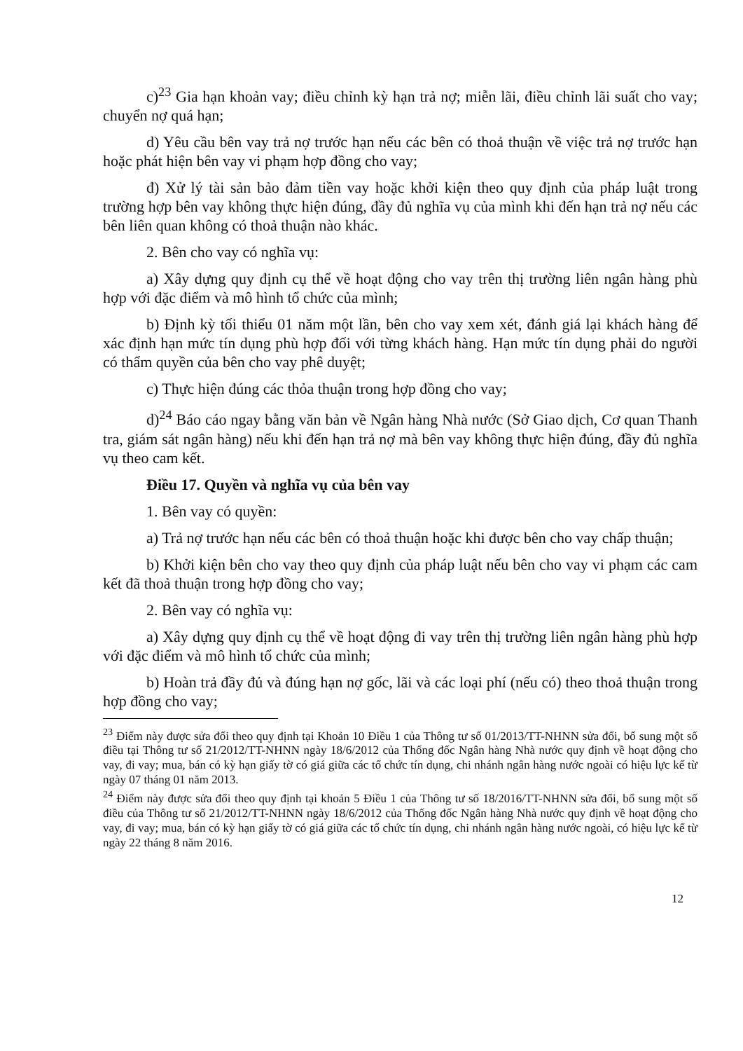c)<sup>23</sup> Gia hạn khoản vay; điều chỉnh kỳ hạn trả nợ; miễn lãi, điều chỉnh lãi suất cho vay; chuyển nợ quá hạn;
d) Yêu cầu bên vay trả nợ trước hạn nếu các bên có thoả thuận về việc trả nợ trước hạn hoặc phát hiện bên vay vi phạm hợp đồng cho vay;
đ) Xử lý tài sản bảo đảm tiền vay hoặc khởi kiện theo quy định của pháp luật trong trường hợp bên vay không thực hiện đúng, đầy đủ nghĩa vụ của mình khi đến hạn trả nợ nếu các bên liên quan không có thoả thuận nào khác.
2. Bên cho vay có nghĩa vụ:
a) Xây dựng quy định cụ thể về hoạt động cho vay trên thị trường liên ngân hàng phù hợp với đặc điểm và mô hình tổ chức của mình;
b) Định kỳ tối thiểu 01 năm một lần, bên cho vay xem xét, đánh giá lại khách hàng để xác định hạn mức tín dụng phù hợp đối với từng khách hàng. Hạn mức tín dụng phải do người có thẩm quyền của bên cho vay phê duyệt;
c) Thực hiện đúng các thỏa thuận trong hợp đồng cho vay;
d)<sup>24</sup> Báo cáo ngay bằng văn bản về Ngân hàng Nhà nước (Sở Giao dịch, Cơ quan Thanh tra, giám sát ngân hàng) nếu khi đến hạn trả nợ mà bên vay không thực hiện đúng, đầy đủ nghĩa vụ theo cam kết.
Điều 17. Quyền và nghĩa vụ của bên vay
1. Bên vay có quyền:
a) Trả nợ trước hạn nếu các bên có thoả thuận hoặc khi được bên cho vay chấp thuận;
b) Khởi kiện bên cho vay theo quy định của pháp luật nếu bên cho vay vi phạm các cam kết đã thoả thuận trong hợp đồng cho vay;
2. Bên vay có nghĩa vụ:
a) Xây dựng quy định cụ thể về hoạt động đi vay trên thị trường liên ngân hàng phù hợp với đặc điểm và mô hình tổ chức của mình;
b) Hoàn trả đầy đủ và đúng hạn nợ gốc, lãi và các loại phí (nếu có) theo thoả thuận trong hợp đồng cho vay;
<sup>23</sup> Điểm này được sửa đổi theo quy định tại Khoản 10 Điều 1 của Thông tư số 01/2013/TT-NHNN sửa đổi, bổ sung một số điều tại Thông tư số 21/2012/TT-NHNN ngày 18/6/2012 của Thống đốc Ngân hàng Nhà nước quy định về hoạt động cho vay, đi vay; mua, bán có kỳ hạn giấy tờ có giá giữa các tổ chức tín dụng, chi nhánh ngân hàng nước ngoài có hiệu lực kể từ ngày 07 tháng 01 năm 2013.
<sup>24</sup> Điểm này được sửa đổi theo quy định tại khoản 5 Điều 1 của Thông tư số 18/2016/TT-NHNN sửa đổi, bổ sung một số điều của Thông tư số 21/2012/TT-NHNN ngày 18/6/2012 của Thống đốc Ngân hàng Nhà nước quy định về hoạt động cho vay, đi vay; mua, bán có kỳ hạn giấy tờ có giá giữa các tổ chức tín dụng, chi nhánh ngân hàng nước ngoài, có hiệu lực kể từ ngày 22 tháng 8 năm 2016.
12